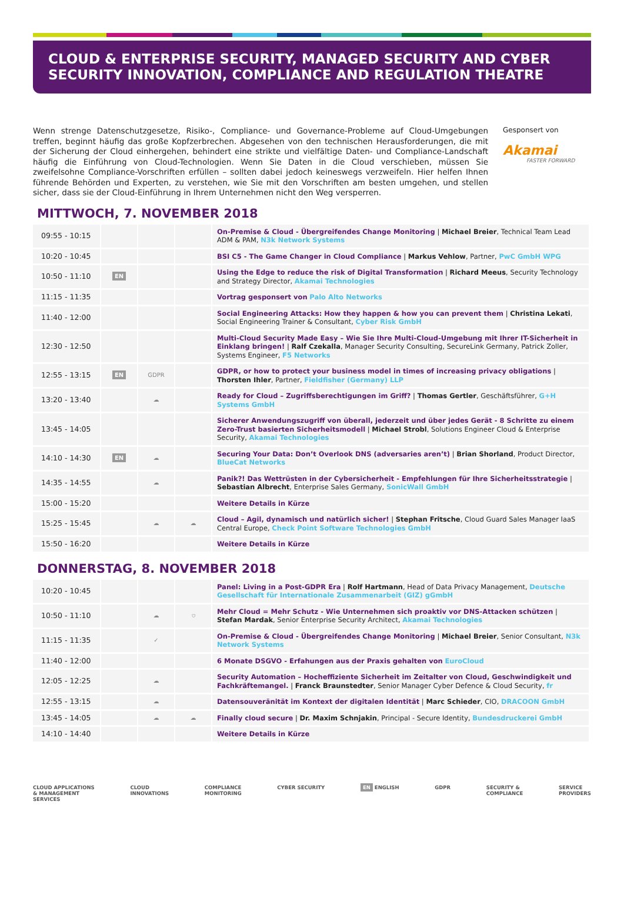CLOUD & ENTERPRISE SECURITY, MANAGED SECURITY AND CYBER
SECURITY INNOVATION, COMPLIANCE AND REGULATION THEATRE
Wenn strenge Datenschutzgesetze, Risiko-, Compliance- und Governance-Probleme auf Cloud-Umgebungen treffen, beginnt häufig das große Kopfzerbrechen. Abgesehen von den technischen Herausforderungen, die mit der Sicherung der Cloud einhergehen, behindert eine strikte und vielfältige Daten- und Compliance-Landschaft häufig die Einführung von Cloud-Technologien. Wenn Sie Daten in die Cloud verschieben, müssen Sie zweifelsohne Compliance-Vorschriften erfüllen – sollten dabei jedoch keineswegs verzweifeln. Hier helfen Ihnen führende Behörden und Experten, zu verstehen, wie Sie mit den Vorschriften am besten umgehen, und stellen sicher, dass sie der Cloud-Einführung in Ihrem Unternehmen nicht den Weg versperren.
Gesponsert von
Akamai
FASTER FORWARD
MITTWOCH, 7. NOVEMBER 2018
| 09:55 - 10:15 | | | | On-Premise & Cloud - Übergreifendes Change Monitoring / Michael Breier , Technical Team Lead ADM & PAM, N3k Network Systems |
| 10:20 - 10:45 | | | | BSI C5 - The Game Changer in Cloud Compliance / Markus Vehlow , Partner, PwC GmbH WPG |
| 10:50 - 11:10 | EN | | | Using the Edge to reduce the risk of Digital Transformation / Richard Meeus , Security Technology and Strategy Director, Akamai Technologies |
| 11:15 - 11:35 | | | | Vortrag gesponsert von Palo Alto Networks |
| 11:40 - 12:00 | | | | Social Engineering Attacks: How they happen & how you can prevent them / Christina Lekati , Social Engineering Trainer & Consultant, Cyber Risk GmbH |
| 12:30 - 12:50 | | | | Multi-Cloud Security Made Easy – Wie Sie Ihre Multi-Cloud-Umgebung mit Ihrer IT-Sicherheit in Einklang bringen! / Ralf Czekalla , Manager Security Consulting, SecureLink Germany, Patrick Zoller, Systems Engineer, F5 Networks |
| 12:55 - 13:15 | EN | GDPR | | GDPR, or how to protect your business model in times of increasing privacy obligations / Thorsten Ihler , Partner, Fieldfisher (Germany) LLP |
| 13:20 - 13:40 | | ☁ | | Ready for Cloud – Zugriffsberechtigungen im Griff? / Thomas Gertler , Geschäftsführer, G+H Systems GmbH |
| 13:45 - 14:05 | | | | Sicherer Anwendungszugriff von überall, jederzeit und über jedes Gerät - 8 Schritte zu einem Zero-Trust basierten Sicherheitsmodell / Michael Strobl , Solutions Engineer Cloud & Enterprise Security, Akamai Technologies |
| 14:10 - 14:30 | EN | ☁ | | Securing Your Data: Don’t Overlook DNS (adversaries aren’t) / Brian Shorland , Product Director, BlueCat Networks |
| 14:35 - 14:55 | | ☁ | | Panik?! Das Wettrüsten in der Cybersicherheit - Empfehlungen für Ihre Sicherheitsstrategie / Sebastian Albrecht , Enterprise Sales Germany, SonicWall GmbH |
| 15:00 - 15:20 | | | | Weitere Details in Kürze |
| 15:25 - 15:45 | | ☁ | ☁ | Cloud – Agil, dynamisch und natürlich sicher! / Stephan Fritsche , Cloud Guard Sales Manager IaaS Central Europe, Check Point Software Technologies GmbH |
| 15:50 - 16:20 | | | | Weitere Details in Kürze |
DONNERSTAG, 8. NOVEMBER 2018
| 10:20 - 10:45 | | | | Panel: Living in a Post-GDPR Era / Rolf Hartmann , Head of Data Privacy Management, Deutsche Gesellschaft für Internationale Zusammenarbeit (GIZ) gGmbH |
| 10:50 - 11:10 | | ☁ | ⛉ | Mehr Cloud = Mehr Schutz - Wie Unternehmen sich proaktiv vor DNS-Attacken schützen / Stefan Mardak , Senior Enterprise Security Architect, Akamai Technologies |
| 11:15 - 11:35 | | ✓ | | On-Premise & Cloud - Übergreifendes Change Monitoring / Michael Breier , Senior Consultant, N3k Network Systems |
| 11:40 - 12:00 | | | | 6 Monate DSGVO - Erfahungen aus der Praxis gehalten von EuroCloud |
| 12:05 - 12:25 | | ☁ | | Security Automation – Hocheffiziente Sicherheit im Zeitalter von Cloud, Geschwindigkeit und Fachkräftemangel. / Franck Braunstedter , Senior Manager Cyber Defence & Cloud Security, fr |
| 12:55 - 13:15 | | ☁ | | Datensouveränität im Kontext der digitalen Identität / Marc Schieder , CIO, DRACOON GmbH |
| 13:45 - 14:05 | | ☁ | ☁ | Finally cloud secure / Dr. Maxim Schnjakin , Principal - Secure Identity, Bundesdruckerei GmbH |
| 14:10 - 14:40 | | | | Weitere Details in Kürze |
CLOUD APPLICATIONS
& MANAGEMENT
SERVICES CLOUD
INNOVATIONS COMPLIANCE
MONITORING CYBER SECURITY EN ENGLISH GDPR SECURITY &
COMPLIANCE SERVICE
PROVIDERS